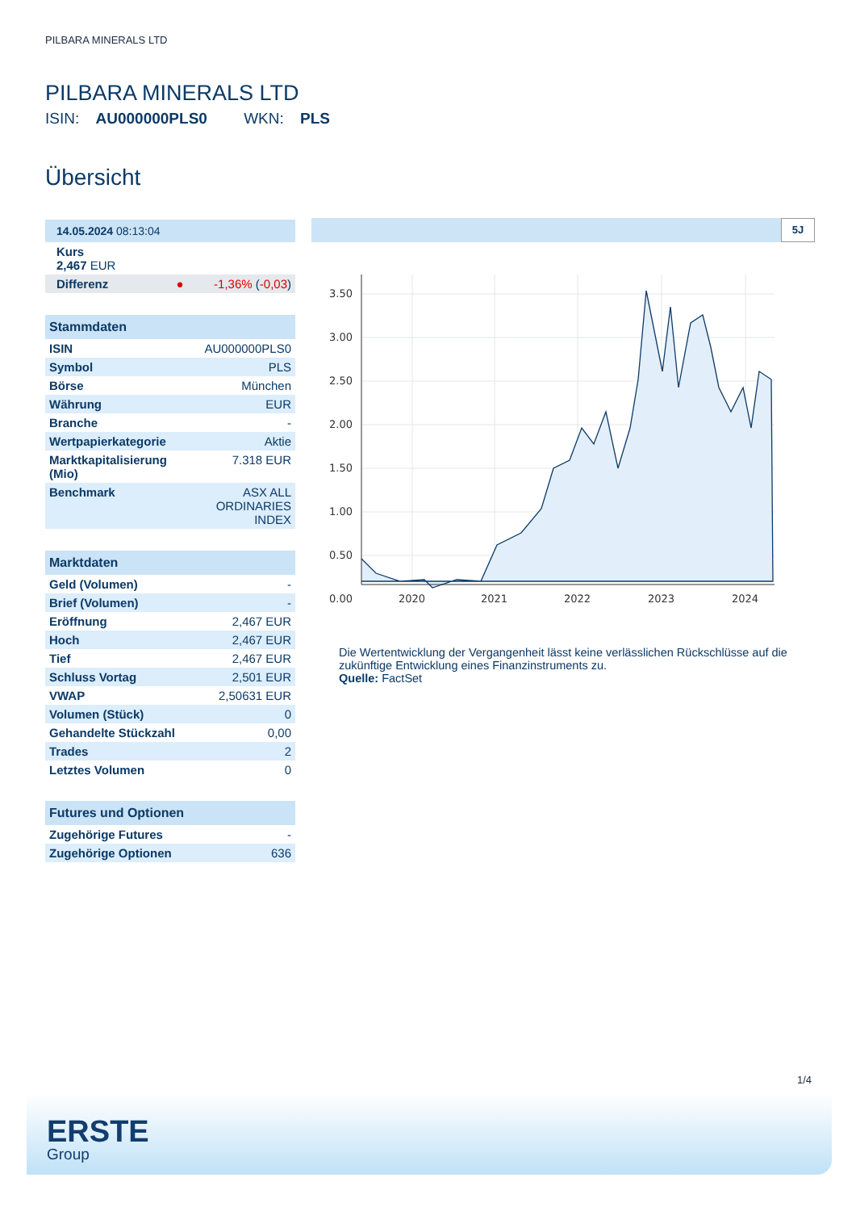PILBARA MINERALS LTD
PILBARA MINERALS LTD
ISIN: AU000000PLS0 WKN: PLS
Übersicht
| 14.05.2024 08:13:04 |
| --- |
| Kurs 2,467 EUR |
| Differenz ● -1,36% ( -0,03 ) |
| Stammdaten | |
| --- | --- |
| ISIN | AU000000PLS0 |
| Symbol | PLS |
| Börse | München |
| Währung | EUR |
| Branche | - |
| Wertpapierkategorie | Aktie |
| Marktkapitalisierung (Mio) | 7.318 EUR |
| Benchmark | ASX ALL ORDINARIES INDEX |
| Marktdaten | |
| --- | --- |
| Geld (Volumen) | - |
| Brief (Volumen) | - |
| Eröffnung | 2,467 EUR |
| Hoch | 2,467 EUR |
| Tief | 2,467 EUR |
| Schluss Vortag | 2,501 EUR |
| VWAP | 2,50631 EUR |
| Volumen (Stück) | 0 |
| Gehandelte Stückzahl | 0,00 |
| Trades | 2 |
| Letztes Volumen | 0 |
| Futures und Optionen | |
| --- | --- |
| Zugehörige Futures | - |
| Zugehörige Optionen | 636 |
5J
3.50
3.00
2.50
2.00
1.50
1.00
0.50
0.00
2020
2021
2022
2023
2024
Die Wertentwicklung der Vergangenheit lässt keine verlässlichen Rückschlüsse auf die zukünftige Entwicklung eines Finanzinstruments zu.
Quelle: FactSet
1/4
ERSTE
Group